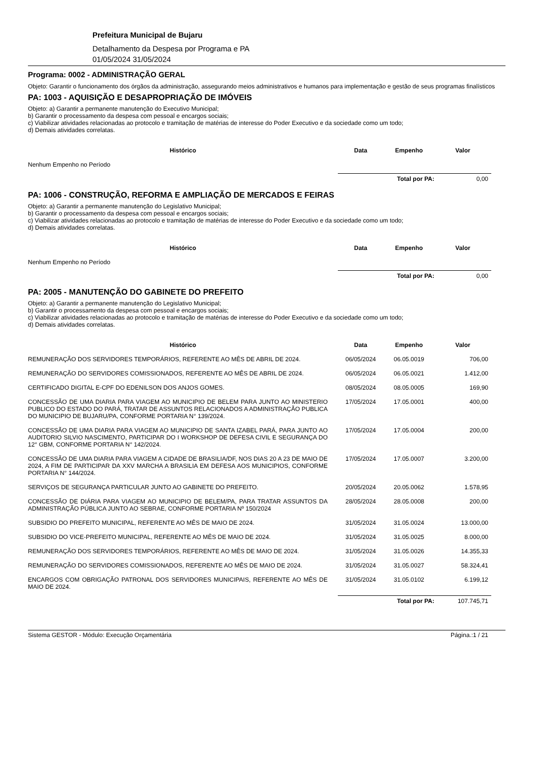Prefeitura Municipal de Bujaru
Detalhamento da Despesa por Programa e PA
01/05/2024 31/05/2024
Programa: 0002 - ADMINISTRAÇÃO GERAL
Objeto: Garantir o funcionamento dos órgãos da administração, assegurando meios administrativos e humanos para implementação e gestão de seus programas finalísticos
PA: 1003 - AQUISIÇÃO E DESAPROPRIAÇÃO DE IMÓVEIS
Objeto: a) Garantir a permanente manutenção do Executivo Municipal;
b) Garantir o processamento da despesa com pessoal e encargos sociais;
c) Viabilizar atividades relacionadas ao protocolo e tramitação de matérias de interesse do Poder Executivo e da sociedade como um todo;
d) Demais atividades correlatas.
| Histórico | Data | Empenho | Valor |
| --- | --- | --- | --- |
| Nenhum Empenho no Período | | | |
| | Total por PA: | | 0,00 |
PA: 1006 - CONSTRUÇÃO, REFORMA E AMPLIAÇÃO DE MERCADOS E FEIRAS
Objeto: a) Garantir a permanente manutenção do Legislativo Municipal;
b) Garantir o processamento da despesa com pessoal e encargos sociais;
c) Viabilizar atividades relacionadas ao protocolo e tramitação de matérias de interesse do Poder Executivo e da sociedade como um todo;
d) Demais atividades correlatas.
| Histórico | Data | Empenho | Valor |
| --- | --- | --- | --- |
| Nenhum Empenho no Período | | | |
| | Total por PA: | | 0,00 |
PA: 2005 - MANUTENÇÃO DO GABINETE DO PREFEITO
Objeto: a) Garantir a permanente manutenção do Legislativo Municipal;
b) Garantir o processamento da despesa com pessoal e encargos sociais;
c) Viabilizar atividades relacionadas ao protocolo e tramitação de matérias de interesse do Poder Executivo e da sociedade como um todo;
d) Demais atividades correlatas.
| Histórico | Data | Empenho | Valor |
| --- | --- | --- | --- |
| REMUNERAÇÃO DOS SERVIDORES TEMPORÁRIOS, REFERENTE AO MÊS DE ABRIL DE 2024. | 06/05/2024 | 06.05.0019 | 706,00 |
| REMUNERAÇÃO DO SERVIDORES COMISSIONADOS, REFERENTE AO MÊS DE ABRIL DE 2024. | 06/05/2024 | 06.05.0021 | 1.412,00 |
| CERTIFICADO DIGITAL E-CPF DO EDENILSON DOS ANJOS GOMES. | 08/05/2024 | 08.05.0005 | 169,90 |
| CONCESSÃO DE UMA DIARIA PARA VIAGEM AO MUNICIPIO DE BELEM PARA JUNTO AO MINISTERIO PUBLICO DO ESTADO DO PARÁ, TRATAR DE ASSUNTOS RELACIONADOS A ADMINISTRAÇÃO PUBLICA DO MUNICIPIO DE BUJARU/PA, CONFORME PORTARIA N° 139/2024. | 17/05/2024 | 17.05.0001 | 400,00 |
| CONCESSÃO DE UMA DIARIA PARA VIAGEM AO MUNICIPIO DE SANTA IZABEL PARÁ, PARA JUNTO AO AUDITORIO SILVIO NASCIMENTO, PARTICIPAR DO I WORKSHOP DE DEFESA CIVIL E SEGURANÇA DO 12° GBM, CONFORME PORTARIA N° 142/2024. | 17/05/2024 | 17.05.0004 | 200,00 |
| CONCESSÃO DE UMA DIARIA PARA VIAGEM A CIDADE DE BRASILIA/DF, NOS DIAS 20 A 23 DE MAIO DE 2024, A FIM DE PARTICIPAR DA XXV MARCHA A BRASILIA EM DEFESA AOS MUNICIPIOS, CONFORME PORTARIA N° 144/2024. | 17/05/2024 | 17.05.0007 | 3.200,00 |
| SERVIÇOS DE SEGURANÇA PARTICULAR JUNTO AO GABINETE DO PREFEITO. | 20/05/2024 | 20.05.0062 | 1.578,95 |
| CONCESSÃO DE DIÁRIA PARA VIAGEM AO MUNICIPIO DE BELEM/PA, PARA TRATAR ASSUNTOS DA ADMINISTRAÇÃO PÚBLICA JUNTO AO SEBRAE, CONFORME PORTARIA Nº 150/2024 | 28/05/2024 | 28.05.0008 | 200,00 |
| SUBSIDIO DO PREFEITO MUNICIPAL, REFERENTE AO MÊS DE MAIO DE 2024. | 31/05/2024 | 31.05.0024 | 13.000,00 |
| SUBSIDIO DO VICE-PREFEITO MUNICIPAL, REFERENTE AO MÊS DE MAIO DE 2024. | 31/05/2024 | 31.05.0025 | 8.000,00 |
| REMUNERAÇÃO DOS SERVIDORES TEMPORÁRIOS, REFERENTE AO MÊS DE MAIO DE 2024. | 31/05/2024 | 31.05.0026 | 14.355,33 |
| REMUNERAÇÃO DO SERVIDORES COMISSIONADOS, REFERENTE AO MÊS DE MAIO DE 2024. | 31/05/2024 | 31.05.0027 | 58.324,41 |
| ENCARGOS COM OBRIGAÇÃO PATRONAL DOS SERVIDORES MUNICIPAIS, REFERENTE AO MÊS DE MAIO DE 2024. | 31/05/2024 | 31.05.0102 | 6.199,12 |
| | Total por PA: | | 107.745,71 |
Sistema GESTOR - Módulo: Execução Orçamentária Página.:1 / 21